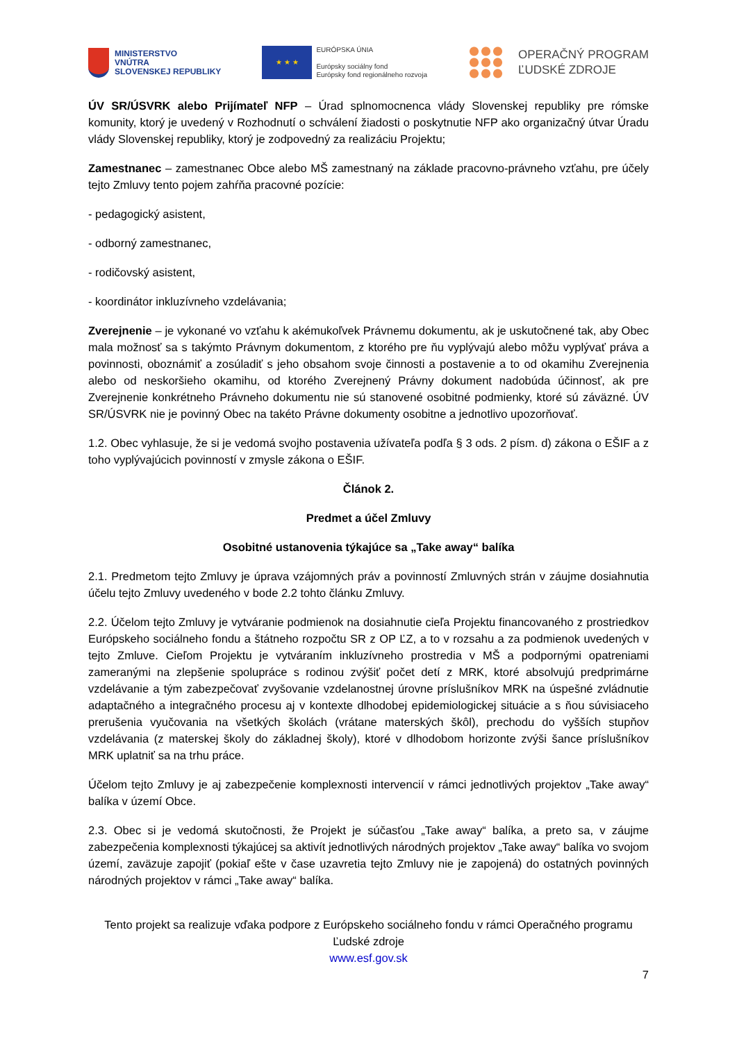MINISTERSTVO
VNÚTRA
SLOVENSKEJ REPUBLIKY
★ ★ ★
EURÓPSKA ÚNIA
Európsky sociálny fond
Európsky fond regionálneho rozvoja
OPERAČNÝ PROGRAM
ĽUDSKÉ ZDROJE
ÚV SR/ÚSVRK alebo Prijímateľ NFP – Úrad splnomocnenca vlády Slovenskej republiky pre rómske komunity, ktorý je uvedený v Rozhodnutí o schválení žiadosti o poskytnutie NFP ako organizačný útvar Úradu vlády Slovenskej republiky, ktorý je zodpovedný za realizáciu Projektu;
Zamestnanec – zamestnanec Obce alebo MŠ zamestnaný na základe pracovno-právneho vzťahu, pre účely tejto Zmluvy tento pojem zahŕňa pracovné pozície:
- pedagogický asistent,
- odborný zamestnanec,
- rodičovský asistent,
- koordinátor inkluzívneho vzdelávania;
Zverejnenie – je vykonané vo vzťahu k akémukoľvek Právnemu dokumentu, ak je uskutočnené tak, aby Obec mala možnosť sa s takýmto Právnym dokumentom, z ktorého pre ňu vyplývajú alebo môžu vyplývať práva a povinnosti, oboznámiť a zosúladiť s jeho obsahom svoje činnosti a postavenie a to od okamihu Zverejnenia alebo od neskoršieho okamihu, od ktorého Zverejnený Právny dokument nadobúda účinnosť, ak pre Zverejnenie konkrétneho Právneho dokumentu nie sú stanovené osobitné podmienky, ktoré sú záväzné. ÚV SR/ÚSVRK nie je povinný Obec na takéto Právne dokumenty osobitne a jednotlivo upozorňovať.
1.2. Obec vyhlasuje, že si je vedomá svojho postavenia užívateľa podľa § 3 ods. 2 písm. d) zákona o EŠIF a z toho vyplývajúcich povinností v zmysle zákona o EŠIF.
Článok 2.
Predmet a účel Zmluvy
Osobitné ustanovenia týkajúce sa „Take away“ balíka
2.1. Predmetom tejto Zmluvy je úprava vzájomných práv a povinností Zmluvných strán v záujme dosiahnutia účelu tejto Zmluvy uvedeného v bode 2.2 tohto článku Zmluvy.
2.2. Účelom tejto Zmluvy je vytváranie podmienok na dosiahnutie cieľa Projektu financovaného z prostriedkov Európskeho sociálneho fondu a štátneho rozpočtu SR z OP ĽZ, a to v rozsahu a za podmienok uvedených v tejto Zmluve. Cieľom Projektu je vytváraním inkluzívneho prostredia v MŠ a podpornými opatreniami zameranými na zlepšenie spolupráce s rodinou zvýšiť počet detí z MRK, ktoré absolvujú predprimárne vzdelávanie a tým zabezpečovať zvyšovanie vzdelanostnej úrovne príslušníkov MRK na úspešné zvládnutie adaptačného a integračného procesu aj v kontexte dlhodobej epidemiologickej situácie a s ňou súvisiaceho prerušenia vyučovania na všetkých školách (vrátane materských škôl), prechodu do vyšších stupňov vzdelávania (z materskej školy do základnej školy), ktoré v dlhodobom horizonte zvýši šance príslušníkov MRK uplatniť sa na trhu práce.
Účelom tejto Zmluvy je aj zabezpečenie komplexnosti intervencií v rámci jednotlivých projektov „Take away“ balíka v území Obce.
2.3. Obec si je vedomá skutočnosti, že Projekt je súčasťou „Take away“ balíka, a preto sa, v záujme zabezpečenia komplexnosti týkajúcej sa aktivít jednotlivých národných projektov „Take away“ balíka vo svojom území, zaväzuje zapojiť (pokiaľ ešte v čase uzavretia tejto Zmluvy nie je zapojená) do ostatných povinných národných projektov v rámci „Take away“ balíka.
Tento projekt sa realizuje vďaka podpore z Európskeho sociálneho fondu v rámci Operačného programu Ľudské zdroje
www.esf.gov.sk
7